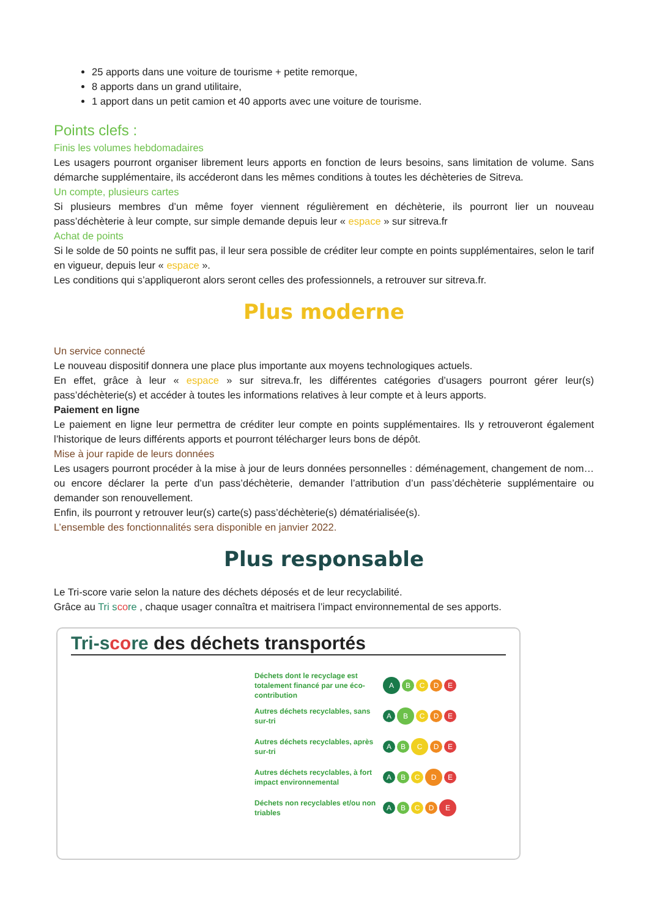25 apports dans une voiture de tourisme + petite remorque,
8 apports dans un grand utilitaire,
1 apport dans un petit camion et 40 apports avec une voiture de tourisme.
Points clefs :
Finis les volumes hebdomadaires
Les usagers pourront organiser librement leurs apports en fonction de leurs besoins, sans limitation de volume. Sans démarche supplémentaire, ils accéderont dans les mêmes conditions à toutes les déchèteries de Sitreva.
Un compte, plusieurs cartes
Si plusieurs membres d’un même foyer viennent régulièrement en déchèterie, ils pourront lier un nouveau pass’déchèterie à leur compte, sur simple demande depuis leur « espace » sur sitreva.fr
Achat de points
Si le solde de 50 points ne suffit pas, il leur sera possible de créditer leur compte en points supplémentaires, selon le tarif en vigueur, depuis leur « espace ».
Les conditions qui s’appliqueront alors seront celles des professionnels, a retrouver sur sitreva.fr.
Plus moderne
Un service connecté
Le nouveau dispositif donnera une place plus importante aux moyens technologiques actuels.
En effet, grâce à leur « espace » sur sitreva.fr, les différentes catégories d’usagers pourront gérer leur(s) pass’déchèterie(s) et accéder à toutes les informations relatives à leur compte et à leurs apports.
Paiement en ligne
Le paiement en ligne leur permettra de créditer leur compte en points supplémentaires. Ils y retrouveront également l’historique de leurs différents apports et pourront télécharger leurs bons de dépôt.
Mise à jour rapide de leurs données
Les usagers pourront procéder à la mise à jour de leurs données personnelles : déménagement, changement de nom… ou encore déclarer la perte d’un pass’déchèterie, demander l’attribution d’un pass’déchèterie supplémentaire ou demander son renouvellement.
Enfin, ils pourront y retrouver leur(s) carte(s) pass’déchèterie(s) dématérialisée(s).
L’ensemble des fonctionnalités sera disponible en janvier 2022.
Plus responsable
Le Tri-score varie selon la nature des déchets déposés et de leur recyclabilité.
Grâce au Tri score , chaque usager connaîtra et maitrisera l’impact environnemental de ses apports.
Tri-score des déchets transportés
Déchets dont le recyclage est totalement financé par une éco-contribution
ABCDE
Autres déchets recyclables, sans sur-tri
ABCDE
Autres déchets recyclables, après sur-tri
ABCDE
Autres déchets recyclables, à fort impact environnemental
ABCDE
Déchets non recyclables et/ou non triables
ABCDE